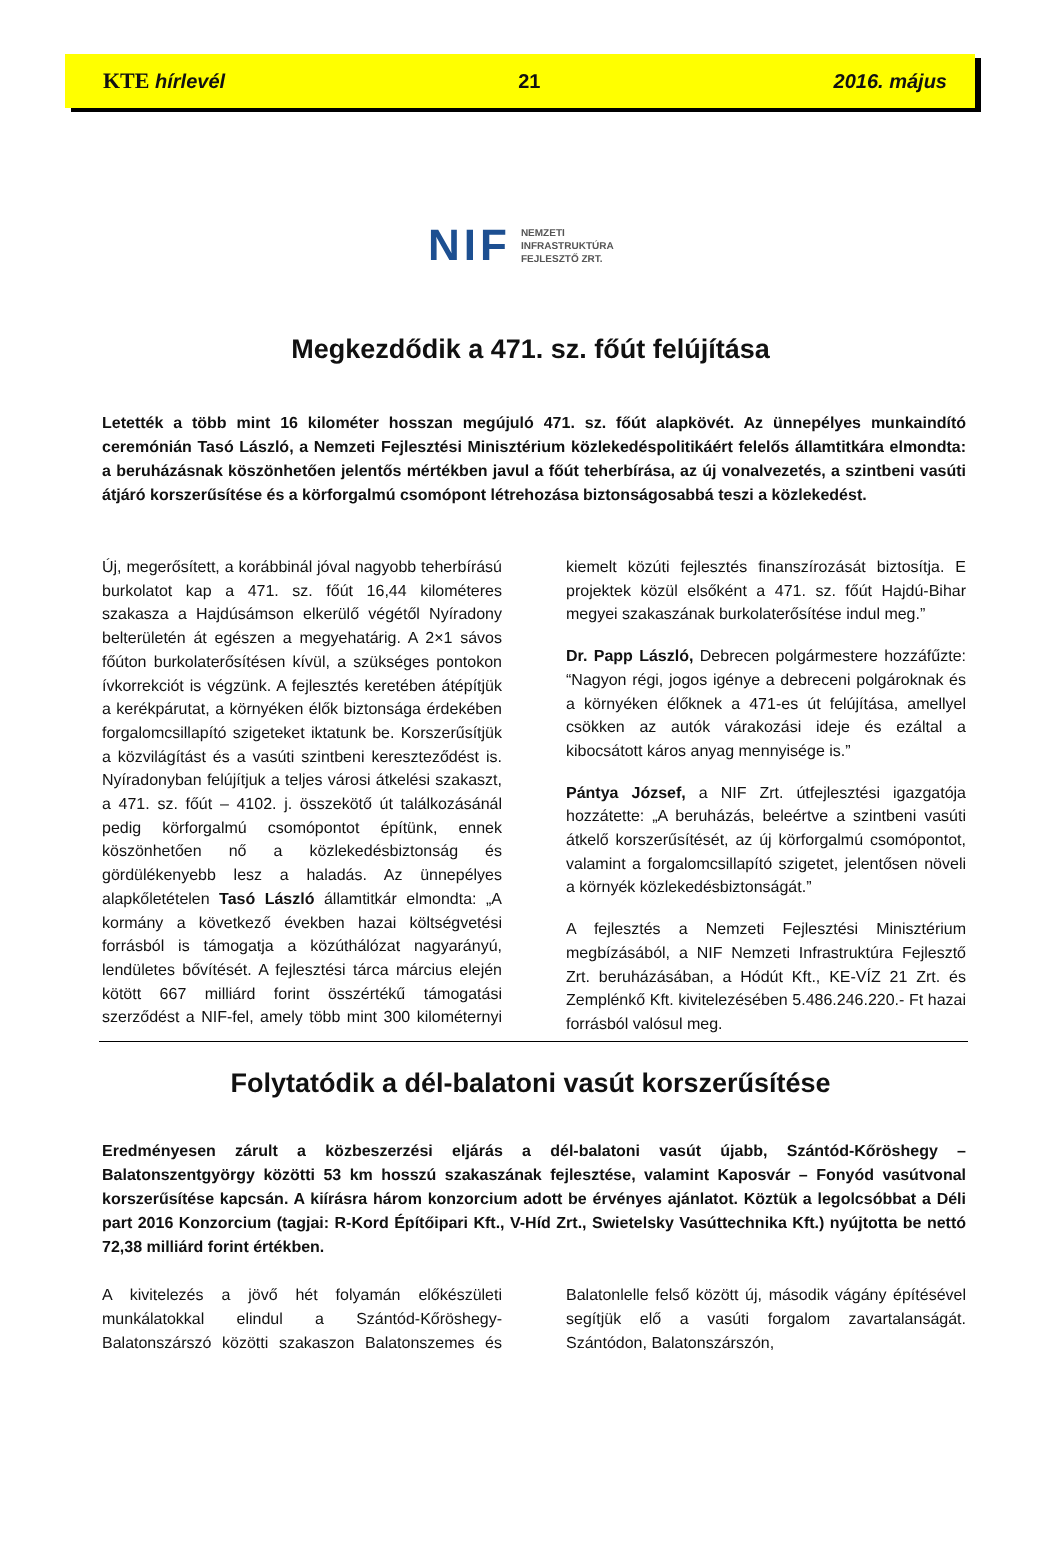KTE hírlevél 21 2016. május
NIF
NEMZETI
INFRASTRUKTÚRA
FEJLESZTŐ ZRT.
Megkezdődik a 471. sz. főút felújítása
Letették a több mint 16 kilométer hosszan megújuló 471. sz. főút alapkövét. Az ünnepélyes munkaindító ceremónián Tasó László, a Nemzeti Fejlesztési Minisztérium közlekedéspolitikáért felelős államtitkára elmondta: a beruházásnak köszönhetően jelentős mértékben javul a főút teherbírása, az új vonalvezetés, a szintbeni vasúti átjáró korszerűsítése és a körforgalmú csomópont létrehozása biztonságosabbá teszi a közlekedést.
Új, megerősített, a korábbinál jóval nagyobb teherbírású burkolatot kap a 471. sz. főút 16,44 kilométeres szakasza a Hajdúsámson elkerülő végétől Nyíradony belterületén át egészen a megyehatárig. A 2×1 sávos főúton burkolaterősítésen kívül, a szükséges pontokon ívkorrekciót is végzünk. A fejlesztés keretében átépítjük a kerékpárutat, a környéken élők biztonsága érdekében forgalomcsillapító szigeteket iktatunk be. Korszerűsítjük a közvilágítást és a vasúti szintbeni kereszteződést is. Nyíradonyban felújítjuk a teljes városi átkelési szakaszt, a 471. sz. főút – 4102. j. összekötő út találkozásánál pedig körforgalmú csomópontot építünk, ennek köszönhetően nő a közlekedésbiztonság és gördülékenyebb lesz a haladás. Az ünnepélyes alapkőletételen Tasó László államtitkár elmondta: „A kormány a következő években hazai költségvetési forrásból is támogatja a közúthálózat nagyarányú, lendületes bővítését. A fejlesztési tárca március elején kötött 667 milliárd forint összértékű támogatási szerződést a NIF-fel, amely több mint 300 kilométernyi kiemelt közúti fejlesztés finanszírozását biztosítja. E projektek közül elsőként a 471. sz. főút Hajdú-Bihar megyei szakaszának burkolaterősítése indul meg.”
Dr. Papp László, Debrecen polgármestere hozzáfűzte: “Nagyon régi, jogos igénye a debreceni polgároknak és a környéken élőknek a 471-es út felújítása, amellyel csökken az autók várakozási ideje és ezáltal a kibocsátott káros anyag mennyisége is.”
Pántya József, a NIF Zrt. útfejlesztési igazgatója hozzátette: „A beruházás, beleértve a szintbeni vasúti átkelő korszerűsítését, az új körforgalmú csomópontot, valamint a forgalomcsillapító szigetet, jelentősen növeli a környék közlekedésbiztonságát.”
A fejlesztés a Nemzeti Fejlesztési Minisztérium megbízásából, a NIF Nemzeti Infrastruktúra Fejlesztő Zrt. beruházásában, a Hódút Kft., KE-VÍZ 21 Zrt. és Zemplénkő Kft. kivitelezésében 5.486.246.220.- Ft hazai forrásból valósul meg.
Folytatódik a dél-balatoni vasút korszerűsítése
Eredményesen zárult a közbeszerzési eljárás a dél-balatoni vasút újabb, Szántód-Kőröshegy – Balatonszentgyörgy közötti 53 km hosszú szakaszának fejlesztése, valamint Kaposvár – Fonyód vasútvonal korszerűsítése kapcsán. A kiírásra három konzorcium adott be érvényes ajánlatot. Köztük a legolcsóbbat a Déli part 2016 Konzorcium (tagjai: R-Kord Építőipari Kft., V-Híd Zrt., Swietelsky Vasúttechnika Kft.) nyújtotta be nettó 72,38 milliárd forint értékben.
A kivitelezés a jövő hét folyamán előkészületi munkálatokkal elindul a Szántód-Kőröshegy-Balatonszárszó közötti szakaszon Balatonszemes és Balatonlelle felső között új, második vágány építésével segítjük elő a vasúti forgalom zavartalanságát. Szántódon, Balatonszárszón,